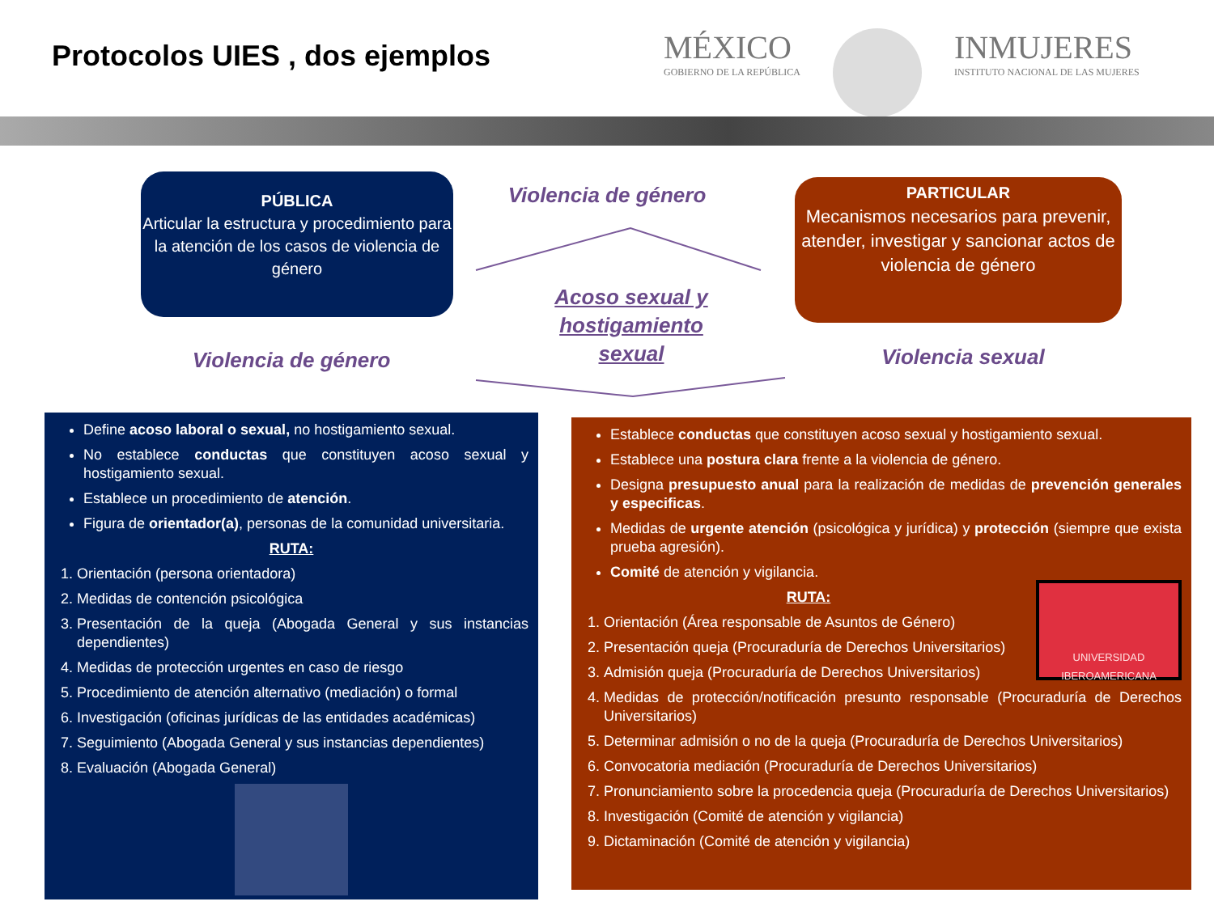Protocolos UIES , dos ejemplos
MÉXICO
GOBIERNO DE LA REPÚBLICA
INMUJERES
INSTITUTO NACIONAL DE LAS MUJERES
PÚBLICA
Articular la estructura y procedimiento para la atención de los casos de violencia de género
PARTICULAR
Mecanismos necesarios para prevenir, atender, investigar y sancionar actos de violencia de género
Violencia de género
Acoso sexual y hostigamiento sexual
Violencia de género
Violencia sexual
Define acoso laboral o sexual, no hostigamiento sexual.
No establece conductas que constituyen acoso sexual y hostigamiento sexual.
Establece un procedimiento de atención.
Figura de orientador(a), personas de la comunidad universitaria.
RUTA:
1. Orientación (persona orientadora)
2. Medidas de contención psicológica
3. Presentación de la queja (Abogada General y sus instancias dependientes)
4. Medidas de protección urgentes en caso de riesgo
5. Procedimiento de atención alternativo (mediación) o formal
6. Investigación (oficinas jurídicas de las entidades académicas)
7. Seguimiento (Abogada General y sus instancias dependientes)
8. Evaluación (Abogada General)
Establece conductas que constituyen acoso sexual y hostigamiento sexual.
Establece una postura clara frente a la violencia de género.
Designa presupuesto anual para la realización de medidas de prevención generales y especificas.
Medidas de urgente atención (psicológica y jurídica) y protección (siempre que exista prueba agresión).
Comité de atención y vigilancia.
UNIVERSIDAD IBEROAMERICANA
RUTA:
1. Orientación (Área responsable de Asuntos de Género)
2. Presentación queja (Procuraduría de Derechos Universitarios)
3. Admisión queja (Procuraduría de Derechos Universitarios)
4. Medidas de protección/notificación presunto responsable (Procuraduría de Derechos Universitarios)
5. Determinar admisión o no de la queja (Procuraduría de Derechos Universitarios)
6. Convocatoria mediación (Procuraduría de Derechos Universitarios)
7. Pronunciamiento sobre la procedencia queja (Procuraduría de Derechos Universitarios)
8. Investigación (Comité de atención y vigilancia)
9. Dictaminación (Comité de atención y vigilancia)